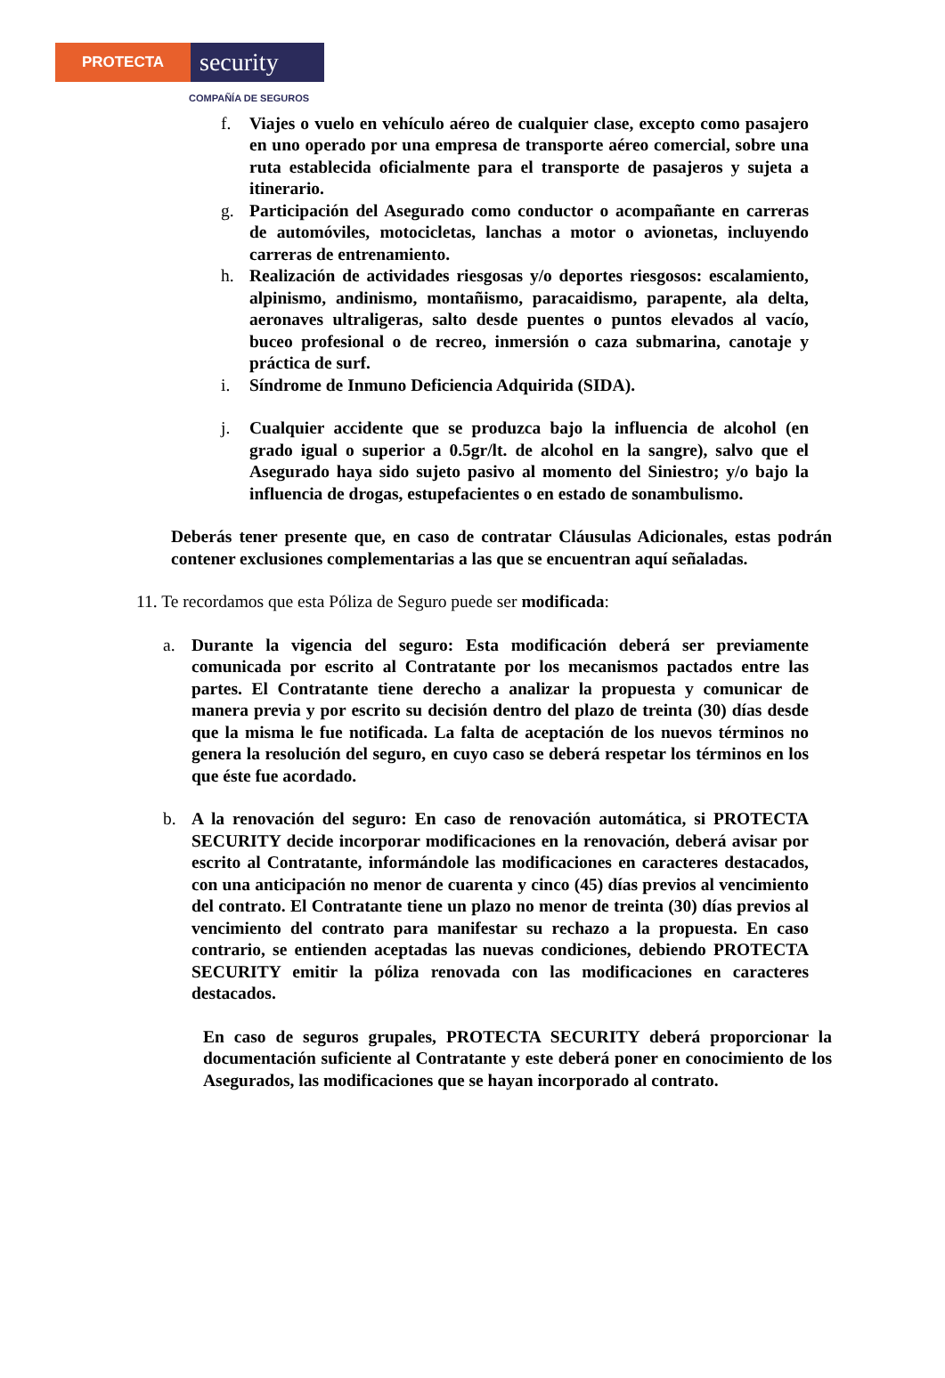PROTECTA
security
COMPAÑÍA DE SEGUROS
f. Viajes o vuelo en vehículo aéreo de cualquier clase, excepto como pasajero en uno operado por una empresa de transporte aéreo comercial, sobre una ruta establecida oficialmente para el transporte de pasajeros y sujeta a itinerario.
g. Participación del Asegurado como conductor o acompañante en carreras de automóviles, motocicletas, lanchas a motor o avionetas, incluyendo carreras de entrenamiento.
h. Realización de actividades riesgosas y/o deportes riesgosos: escalamiento, alpinismo, andinismo, montañismo, paracaidismo, parapente, ala delta, aeronaves ultraligeras, salto desde puentes o puntos elevados al vacío, buceo profesional o de recreo, inmersión o caza submarina, canotaje y práctica de surf.
i. Síndrome de Inmuno Deficiencia Adquirida (SIDA).
j. Cualquier accidente que se produzca bajo la influencia de alcohol (en grado igual o superior a 0.5gr/lt. de alcohol en la sangre), salvo que el Asegurado haya sido sujeto pasivo al momento del Siniestro; y/o bajo la influencia de drogas, estupefacientes o en estado de sonambulismo.
Deberás tener presente que, en caso de contratar Cláusulas Adicionales, estas podrán contener exclusiones complementarias a las que se encuentran aquí señaladas.
11. Te recordamos que esta Póliza de Seguro puede ser modificada:
a. Durante la vigencia del seguro: Esta modificación deberá ser previamente comunicada por escrito al Contratante por los mecanismos pactados entre las partes. El Contratante tiene derecho a analizar la propuesta y comunicar de manera previa y por escrito su decisión dentro del plazo de treinta (30) días desde que la misma le fue notificada. La falta de aceptación de los nuevos términos no genera la resolución del seguro, en cuyo caso se deberá respetar los términos en los que éste fue acordado.
b. A la renovación del seguro: En caso de renovación automática, si PROTECTA SECURITY decide incorporar modificaciones en la renovación, deberá avisar por escrito al Contratante, informándole las modificaciones en caracteres destacados, con una anticipación no menor de cuarenta y cinco (45) días previos al vencimiento del contrato. El Contratante tiene un plazo no menor de treinta (30) días previos al vencimiento del contrato para manifestar su rechazo a la propuesta. En caso contrario, se entienden aceptadas las nuevas condiciones, debiendo PROTECTA SECURITY emitir la póliza renovada con las modificaciones en caracteres destacados.
En caso de seguros grupales, PROTECTA SECURITY deberá proporcionar la documentación suficiente al Contratante y este deberá poner en conocimiento de los Asegurados, las modificaciones que se hayan incorporado al contrato.